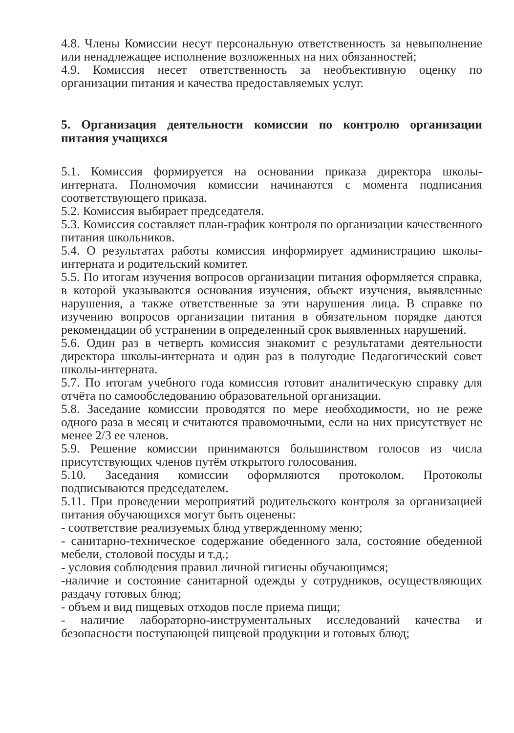4.8. Члены Комиссии несут персональную ответственность за невыполнение или ненадлежащее исполнение возложенных на них обязанностей;
4.9. Комиссия несет ответственность за необъективную оценку по организации питания и качества предоставляемых услуг.
5. Организация деятельности комиссии по контролю организации питания учащихся
5.1. Комиссия формируется на основании приказа директора школы-интерната. Полномочия комиссии начинаются с момента подписания соответствующего приказа.
5.2. Комиссия выбирает председателя.
5.3. Комиссия составляет план-график контроля по организации качественного питания школьников.
5.4. О результатах работы комиссия информирует администрацию школы-интерната и родительский комитет.
5.5. По итогам изучения вопросов организации питания оформляется справка, в которой указываются основания изучения, объект изучения, выявленные нарушения, а также ответственные за эти нарушения лица. В справке по изучению вопросов организации питания в обязательном порядке даются рекомендации об устранении в определенный срок выявленных нарушений.
5.6. Один раз в четверть комиссия знакомит с результатами деятельности директора школы-интерната и один раз в полугодие Педагогический совет школы-интерната.
5.7. По итогам учебного года комиссия готовит аналитическую справку для отчёта по самообследованию образовательной организации.
5.8. Заседание комиссии проводятся по мере необходимости, но не реже одного раза в месяц и считаются правомочными, если на них присутствует не менее 2/3 ее членов.
5.9. Решение комиссии принимаются большинством голосов из числа присутствующих членов путём открытого голосования.
5.10. Заседания комиссии оформляются протоколом. Протоколы подписываются председателем.
5.11. При проведении мероприятий родительского контроля за организацией питания обучающихся могут быть оценены:
- соответствие реализуемых блюд утвержденному меню;
- санитарно-техническое содержание обеденного зала, состояние обеденной мебели, столовой посуды и т.д.;
- условия соблюдения правил личной гигиены обучающимся;
-наличие и состояние санитарной одежды у сотрудников, осуществляющих раздачу готовых блюд;
- объем и вид пищевых отходов после приема пищи;
- наличие лабораторно-инструментальных исследований качества и безопасности поступающей пищевой продукции и готовых блюд;